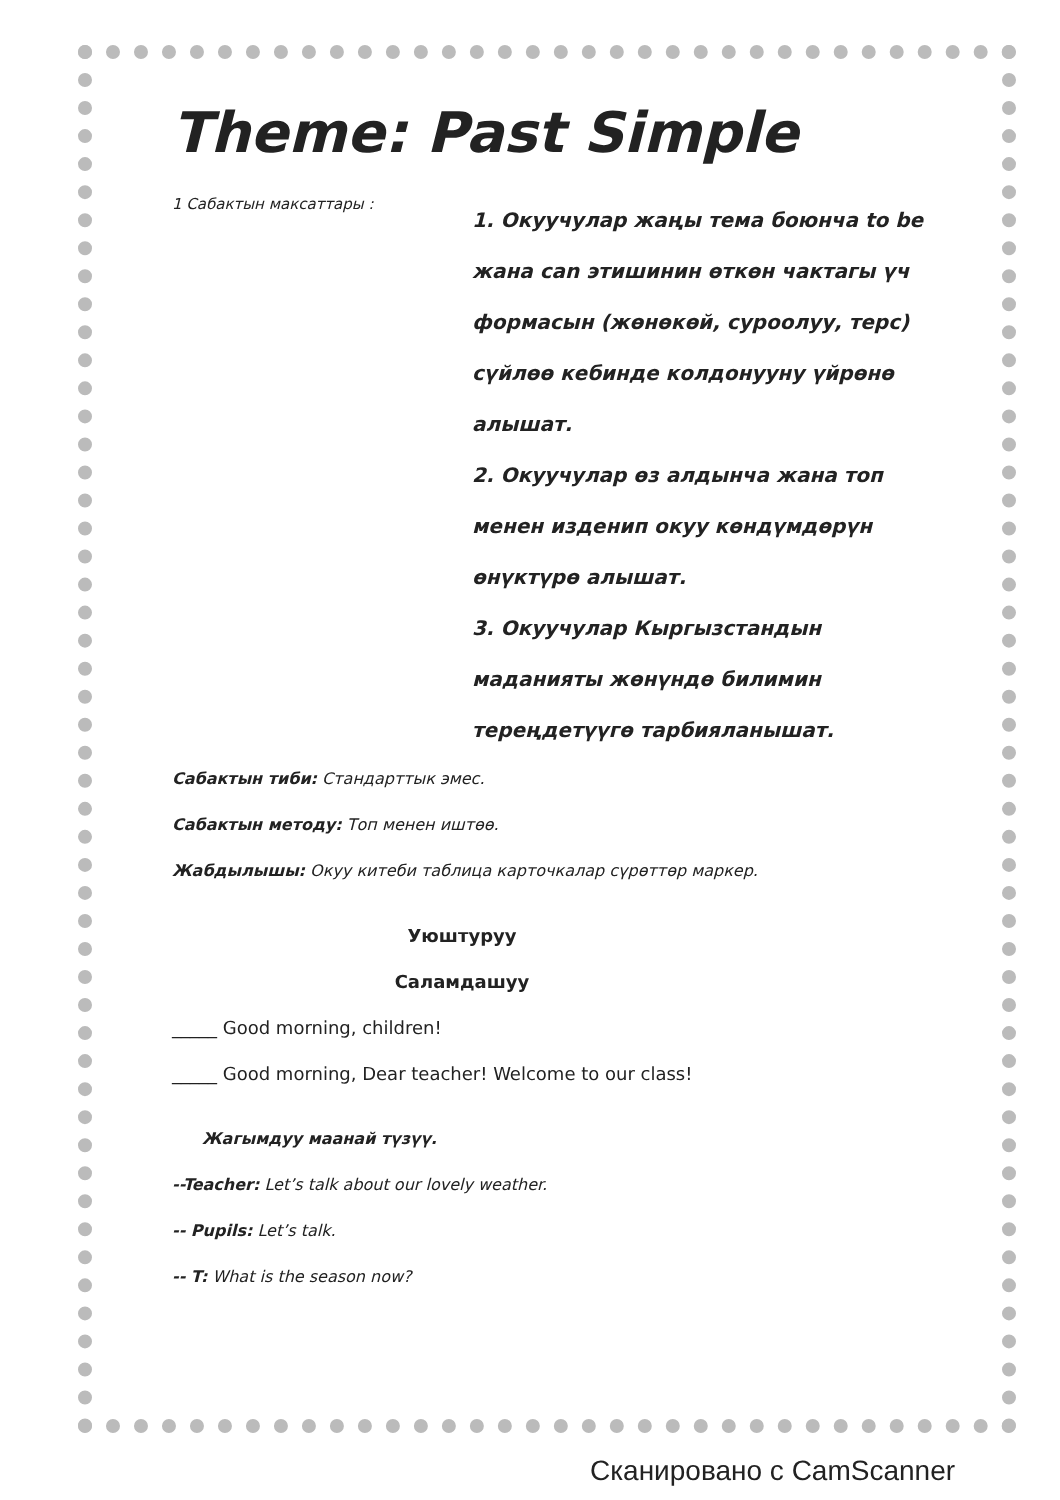Theme: Past Simple
1 Сабактын максаттары :
1. Окуучулар жаңы тема боюнча to be жана can этишинин өткөн чактагы үч формасын (жөнөкөй, суроолуу, терс) сүйлөө кебинде колдонууну үйрөнө алышат.
2. Окуучулар өз алдынча жана топ менен изденип окуу көндүмдөрүн өнүктүрө алышат.
3. Окуучулар Кыргызстандын маданияты жөнүндө билимин тереңдетүүгө тарбияланышат.
Сабактын тиби: Стандарттык эмес.
Сабактын методу: Топ менен иштөө.
Жабдылышы: Окуу китеби таблица карточкалар сүрөттөр маркер.
Уюштуруу
Саламдашуу
_____ Good morning, children!
_____ Good morning, Dear teacher! Welcome to our class!
Жагымдуу маанай түзүү.
--Teacher: Let’s talk about our lovely weather.
-- Pupils: Let’s talk.
-- T: What is the season now?
Сканировано с CamScanner